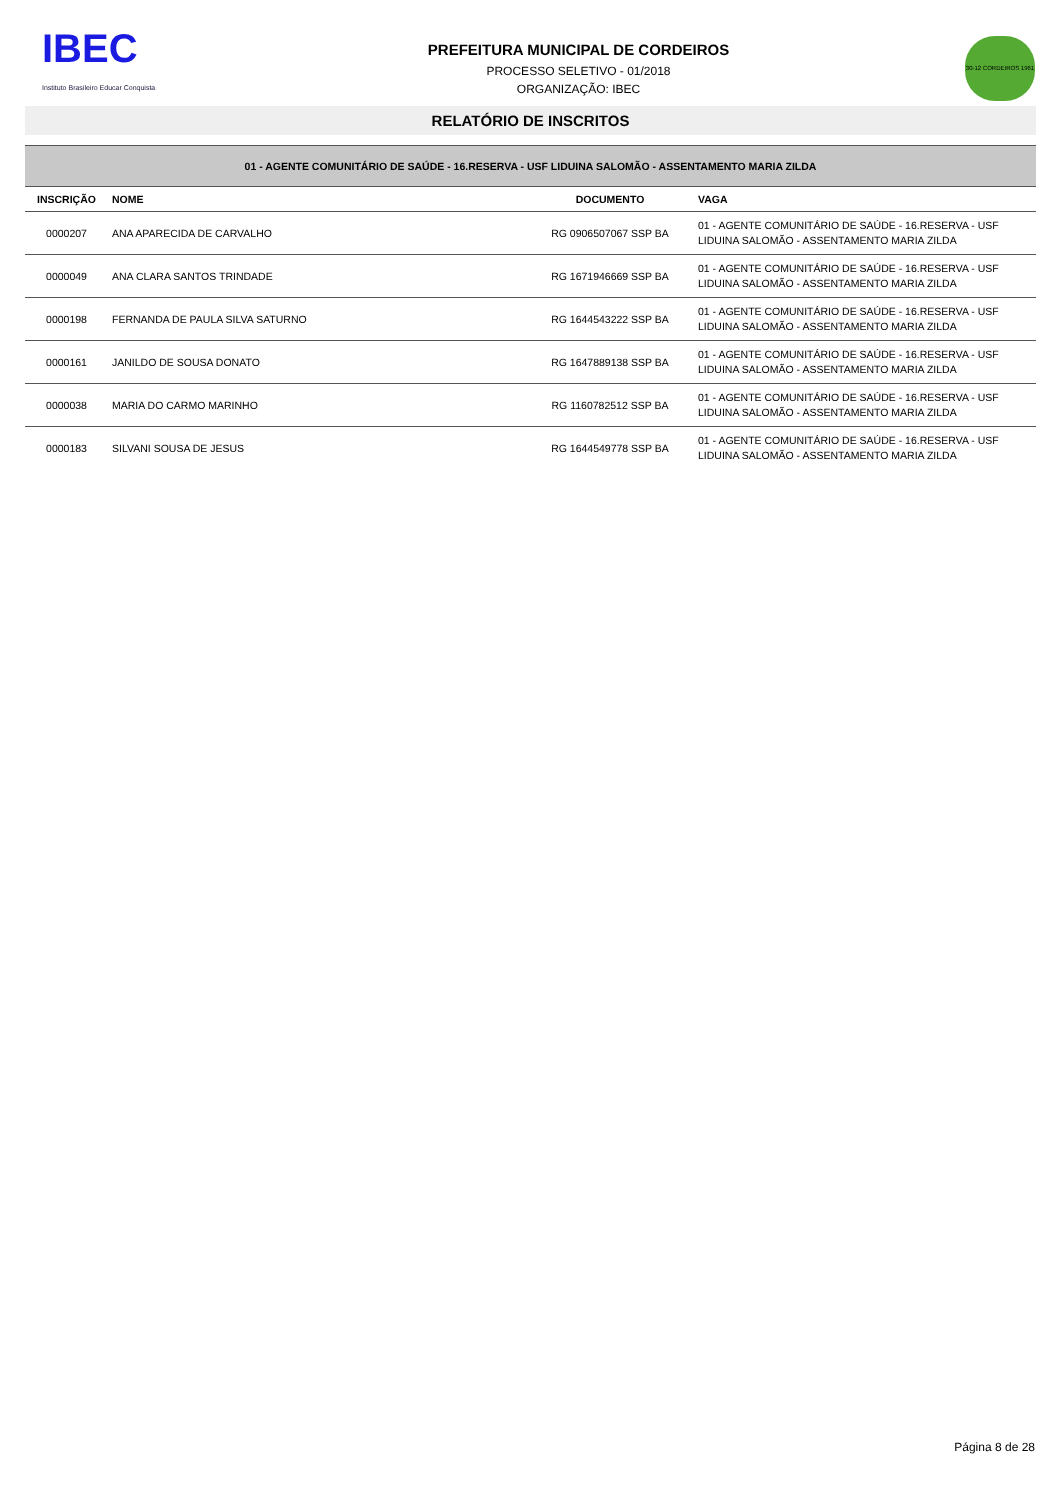IBEC
Instituto Brasileiro Educar Conquista
PREFEITURA MUNICIPAL DE CORDEIROS
PROCESSO SELETIVO - 01/2018
ORGANIZAÇÃO: IBEC
30-12 CORDEIROS 1961
RELATÓRIO DE INSCRITOS
| 01 - AGENTE COMUNITÁRIO DE SAÚDE - 16.RESERVA - USF LIDUINA SALOMÃO - ASSENTAMENTO MARIA ZILDA | | | |
| INSCRIÇÃO | NOME | DOCUMENTO | VAGA |
| 0000207 | ANA APARECIDA DE CARVALHO | RG 0906507067 SSP BA | 01 - AGENTE COMUNITÁRIO DE SAÚDE - 16.RESERVA - USF LIDUINA SALOMÃO - ASSENTAMENTO MARIA ZILDA |
| 0000049 | ANA CLARA SANTOS TRINDADE | RG 1671946669 SSP BA | 01 - AGENTE COMUNITÁRIO DE SAÚDE - 16.RESERVA - USF LIDUINA SALOMÃO - ASSENTAMENTO MARIA ZILDA |
| 0000198 | FERNANDA DE PAULA SILVA SATURNO | RG 1644543222 SSP BA | 01 - AGENTE COMUNITÁRIO DE SAÚDE - 16.RESERVA - USF LIDUINA SALOMÃO - ASSENTAMENTO MARIA ZILDA |
| 0000161 | JANILDO DE SOUSA DONATO | RG 1647889138 SSP BA | 01 - AGENTE COMUNITÁRIO DE SAÚDE - 16.RESERVA - USF LIDUINA SALOMÃO - ASSENTAMENTO MARIA ZILDA |
| 0000038 | MARIA DO CARMO MARINHO | RG 1160782512 SSP BA | 01 - AGENTE COMUNITÁRIO DE SAÚDE - 16.RESERVA - USF LIDUINA SALOMÃO - ASSENTAMENTO MARIA ZILDA |
| 0000183 | SILVANI SOUSA DE JESUS | RG 1644549778 SSP BA | 01 - AGENTE COMUNITÁRIO DE SAÚDE - 16.RESERVA - USF LIDUINA SALOMÃO - ASSENTAMENTO MARIA ZILDA |
Página 8 de 28